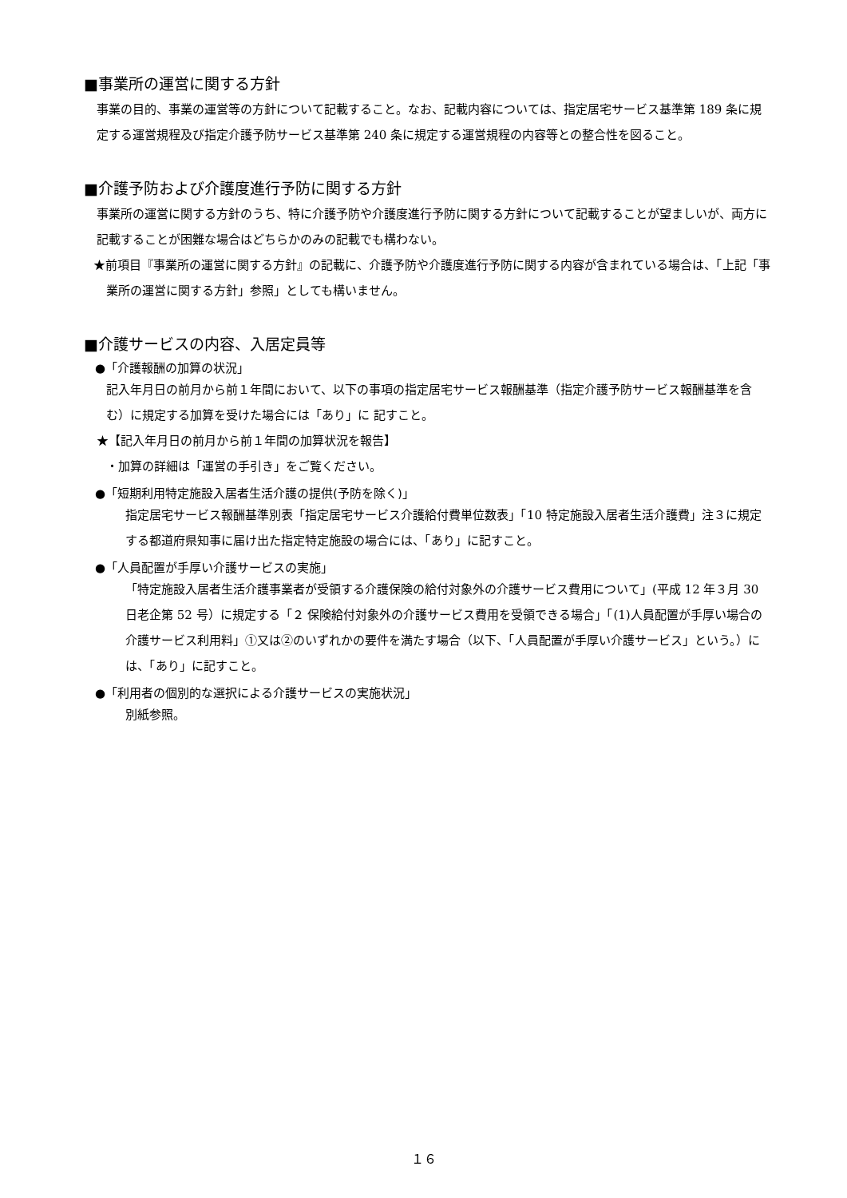■事業所の運営に関する方針
事業の目的、事業の運営等の方針について記載すること。なお、記載内容については、指定居宅サービス基準第 189 条に規定する運営規程及び指定介護予防サービス基準第 240 条に規定する運営規程の内容等との整合性を図ること。
■介護予防および介護度進行予防に関する方針
事業所の運営に関する方針のうち、特に介護予防や介護度進行予防に関する方針について記載することが望ましいが、両方に記載することが困難な場合はどちらかのみの記載でも構わない。
★前項目『事業所の運営に関する方針』の記載に、介護予防や介護度進行予防に関する内容が含まれている場合は、「上記「事業所の運営に関する方針」参照」としても構いません。
■介護サービスの内容、入居定員等
●「介護報酬の加算の状況」
記入年月日の前月から前１年間において、以下の事項の指定居宅サービス報酬基準（指定介護予防サービス報酬基準を含む）に規定する加算を受けた場合には「あり」に 記すこと。
★【記入年月日の前月から前１年間の加算状況を報告】
・加算の詳細は「運営の手引き」をご覧ください。
●「短期利用特定施設入居者生活介護の提供(予防を除く)」
指定居宅サービス報酬基準別表「指定居宅サービス介護給付費単位数表」「10 特定施設入居者生活介護費」注３に規定する都道府県知事に届け出た指定特定施設の場合には、「あり」に記すこと。
●「人員配置が手厚い介護サービスの実施」
「特定施設入居者生活介護事業者が受領する介護保険の給付対象外の介護サービス費用について」(平成 12 年３月 30 日老企第 52 号）に規定する「２ 保険給付対象外の介護サービス費用を受領できる場合」「(1)人員配置が手厚い場合の介護サービス利用料」①又は②のいずれかの要件を満たす場合（以下、「人員配置が手厚い介護サービス」という。）には、「あり」に記すこと。
●「利用者の個別的な選択による介護サービスの実施状況」
別紙参照。
１６